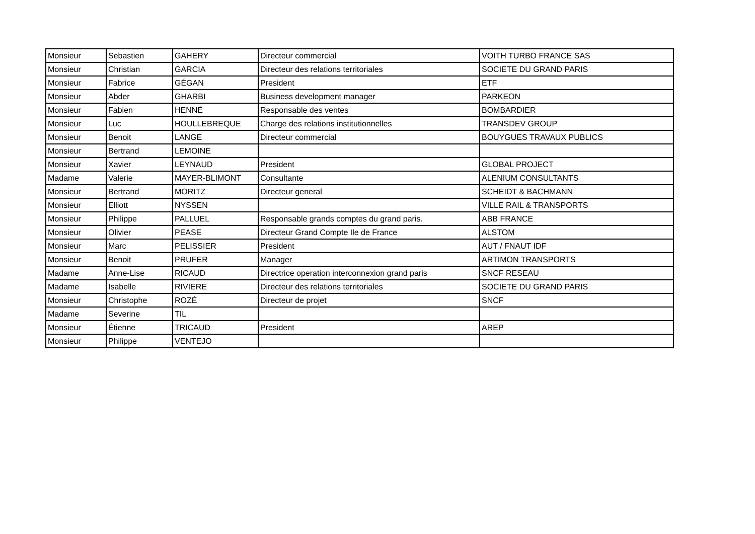| Monsieur | Sebastien | GAHERY | Directeur commercial | VOITH TURBO FRANCE SAS |
| Monsieur | Christian | GARCIA | Directeur des relations territoriales | SOCIETE DU GRAND PARIS |
| Monsieur | Fabrice | GÉGAN | President | ETF |
| Monsieur | Abder | GHARBI | Business development manager | PARKEON |
| Monsieur | Fabien | HENNÉ | Responsable des ventes | BOMBARDIER |
| Monsieur | Luc | HOULLEBREQUE | Charge des relations institutionnelles | TRANSDEV GROUP |
| Monsieur | Benoit | LANGE | Directeur commercial | BOUYGUES TRAVAUX PUBLICS |
| Monsieur | Bertrand | LEMOINE | | |
| Monsieur | Xavier | LEYNAUD | President | GLOBAL PROJECT |
| Madame | Valerie | MAYER-BLIMONT | Consultante | ALENIUM CONSULTANTS |
| Monsieur | Bertrand | MORITZ | Directeur general | SCHEIDT & BACHMANN |
| Monsieur | Elliott | NYSSEN | | VILLE RAIL & TRANSPORTS |
| Monsieur | Philippe | PALLUEL | Responsable grands comptes du grand paris. | ABB FRANCE |
| Monsieur | Olivier | PEASE | Directeur Grand Compte Ile de France | ALSTOM |
| Monsieur | Marc | PELISSIER | President | AUT / FNAUT IDF |
| Monsieur | Benoit | PRUFER | Manager | ARTIMON TRANSPORTS |
| Madame | Anne-Lise | RICAUD | Directrice operation interconnexion grand paris | SNCF RESEAU |
| Madame | Isabelle | RIVIERE | Directeur des relations territoriales | SOCIETE DU GRAND PARIS |
| Monsieur | Christophe | ROZÉ | Directeur de projet | SNCF |
| Madame | Severine | TIL | | |
| Monsieur | Étienne | TRICAUD | President | AREP |
| Monsieur | Philippe | VENTEJO | | |